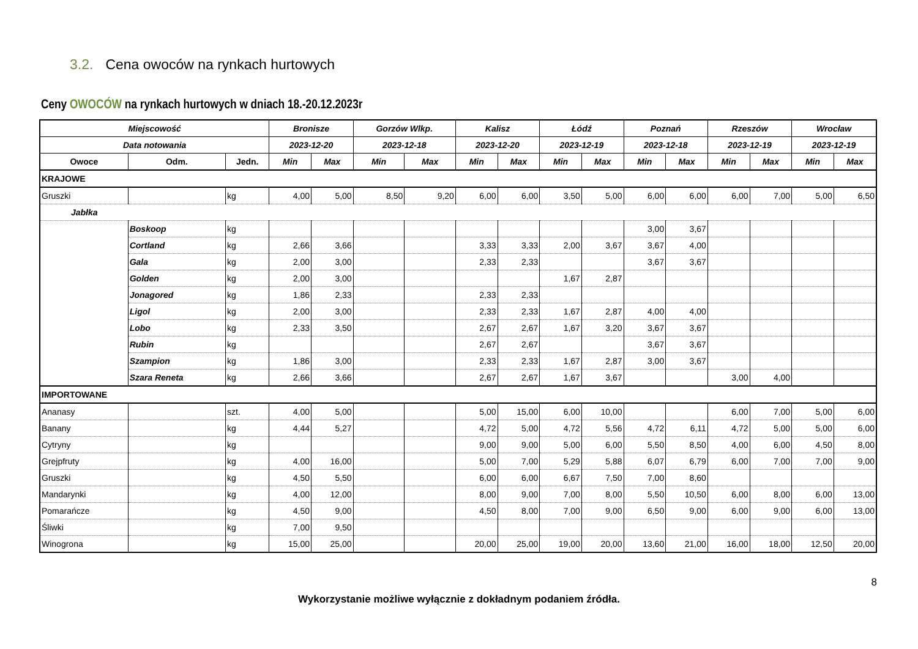3.2. Cena owoców na rynkach hurtowych
Ceny OWOCÓW na rynkach hurtowych w dniach 18.-20.12.2023r
| Miejscowość | | | Bronisze | | Gorzów Wlkp. | | Kalisz | | Łódź | | Poznań | | Rzeszów | | Wrocław | |
| --- | --- | --- | --- | --- | --- | --- | --- | --- | --- | --- | --- | --- | --- | --- | --- | --- |
| Data notowania | | | 2023-12-20 | | 2023-12-18 | | 2023-12-20 | | 2023-12-19 | | 2023-12-18 | | 2023-12-19 | | 2023-12-19 | |
| Owoce | Odm. | Jedn. | Min | Max | Min | Max | Min | Max | Min | Max | Min | Max | Min | Max | Min | Max |
| KRAJOWE | | | | | | | | | | | | | | | | |
| Gruszki | | kg | 4,00 | 5,00 | 8,50 | 9,20 | 6,00 | 6,00 | 3,50 | 5,00 | 6,00 | 6,00 | 6,00 | 7,00 | 5,00 | 6,50 |
| Jabłka | | | | | | | | | | | | | | | | |
| | Boskoop | kg | | | | | | | | | 3,00 | 3,67 | | | | |
| | Cortland | kg | 2,66 | 3,66 | | | 3,33 | 3,33 | 2,00 | 3,67 | 3,67 | 4,00 | | | | |
| | Gala | kg | 2,00 | 3,00 | | | 2,33 | 2,33 | | | 3,67 | 3,67 | | | | |
| | Golden | kg | 2,00 | 3,00 | | | | | 1,67 | 2,87 | | | | | | |
| | Jonagored | kg | 1,86 | 2,33 | | | 2,33 | 2,33 | | | | | | | | |
| | Ligol | kg | 2,00 | 3,00 | | | 2,33 | 2,33 | 1,67 | 2,87 | 4,00 | 4,00 | | | | |
| | Lobo | kg | 2,33 | 3,50 | | | 2,67 | 2,67 | 1,67 | 3,20 | 3,67 | 3,67 | | | | |
| | Rubin | kg | | | | | 2,67 | 2,67 | | | 3,67 | 3,67 | | | | |
| | Szampion | kg | 1,86 | 3,00 | | | 2,33 | 2,33 | 1,67 | 2,87 | 3,00 | 3,67 | | | | |
| | Szara Reneta | kg | 2,66 | 3,66 | | | 2,67 | 2,67 | 1,67 | 3,67 | | | 3,00 | 4,00 | | |
| IMPORTOWANE | | | | | | | | | | | | | | | | |
| Ananasy | | szt. | 4,00 | 5,00 | | | 5,00 | 15,00 | 6,00 | 10,00 | | | 6,00 | 7,00 | 5,00 | 6,00 |
| Banany | | kg | 4,44 | 5,27 | | | 4,72 | 5,00 | 4,72 | 5,56 | 4,72 | 6,11 | 4,72 | 5,00 | 5,00 | 6,00 |
| Cytryny | | kg | | | | | 9,00 | 9,00 | 5,00 | 6,00 | 5,50 | 8,50 | 4,00 | 6,00 | 4,50 | 8,00 |
| Grejpfruty | | kg | 4,00 | 16,00 | | | 5,00 | 7,00 | 5,29 | 5,88 | 6,07 | 6,79 | 6,00 | 7,00 | 7,00 | 9,00 |
| Gruszki | | kg | 4,50 | 5,50 | | | 6,00 | 6,00 | 6,67 | 7,50 | 7,00 | 8,60 | | | | |
| Mandarynki | | kg | 4,00 | 12,00 | | | 8,00 | 9,00 | 7,00 | 8,00 | 5,50 | 10,50 | 6,00 | 8,00 | 6,00 | 13,00 |
| Pomarańcze | | kg | 4,50 | 9,00 | | | 4,50 | 8,00 | 7,00 | 9,00 | 6,50 | 9,00 | 6,00 | 9,00 | 6,00 | 13,00 |
| Śliwki | | kg | 7,00 | 9,50 | | | | | | | | | | | | |
| Winogrona | | kg | 15,00 | 25,00 | | | 20,00 | 25,00 | 19,00 | 20,00 | 13,60 | 21,00 | 16,00 | 18,00 | 12,50 | 20,00 |
8
Wykorzystanie możliwe wyłącznie z dokładnym podaniem źródła.